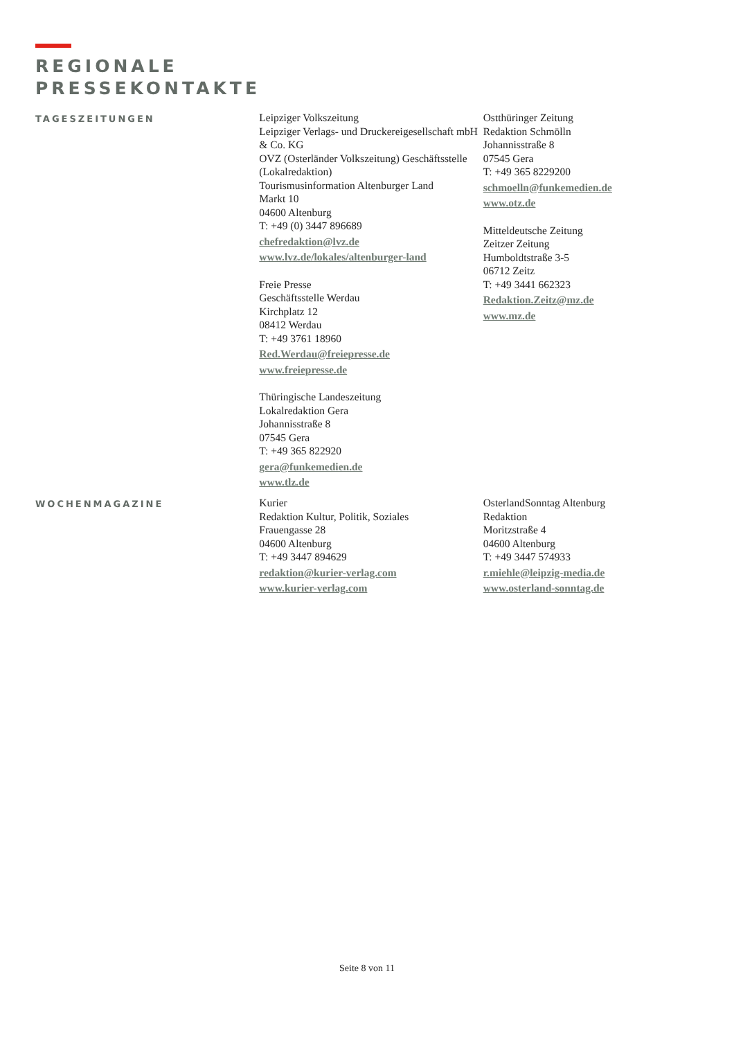REGIONALE
PRESSEKONTAKTE
TAGESZEITUNGEN
Leipziger Volkszeitung
Leipziger Verlags- und Druckereigesellschaft mbH & Co. KG
OVZ (Osterländer Volkszeitung) Geschäftsstelle (Lokalredaktion)
Tourismusinformation Altenburger Land
Markt 10
04600 Altenburg
T: +49 (0) 3447 896689
chefredaktion@lvz.de
www.lvz.de/lokales/altenburger-land
Freie Presse
Geschäftsstelle Werdau
Kirchplatz 12
08412 Werdau
T: +49 3761 18960
Red.Werdau@freiepresse.de
www.freiepresse.de
Thüringische Landeszeitung
Lokalredaktion Gera
Johannisstraße 8
07545 Gera
T: +49 365 822920
gera@funkemedien.de
www.tlz.de
Ostthüringer Zeitung
Redaktion Schmölln
Johannisstraße 8
07545 Gera
T: +49 365 8229200
schmoelln@funkemedien.de
www.otz.de
Mitteldeutsche Zeitung
Zeitzer Zeitung
Humboldtstraße 3-5
06712 Zeitz
T: +49 3441 662323
Redaktion.Zeitz@mz.de
www.mz.de
WOCHENMAGAZINE
Kurier
Redaktion Kultur, Politik, Soziales
Frauengasse 28
04600 Altenburg
T: +49 3447 894629
redaktion@kurier-verlag.com
www.kurier-verlag.com
OsterlandSonntag Altenburg
Redaktion
Moritzstraße 4
04600 Altenburg
T: +49 3447 574933
r.miehle@leipzig-media.de
www.osterland-sonntag.de
Seite 8 von 11